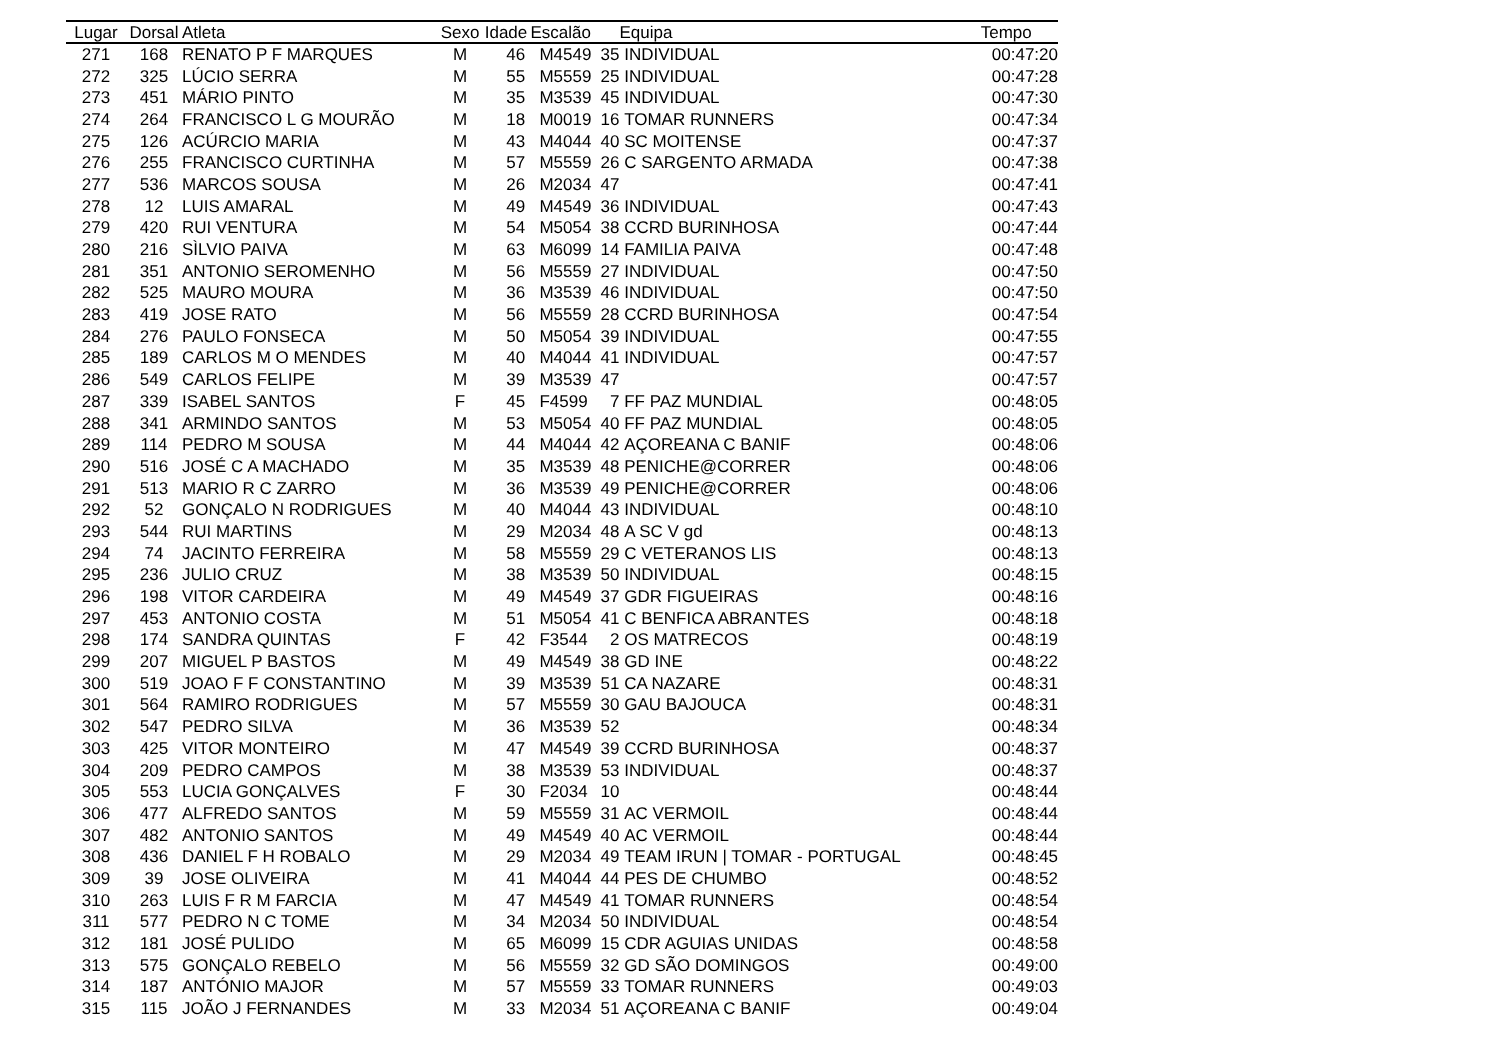| Lugar | Dorsal | Atleta | Sexo | Idade | Escalão | | Equipa | Tempo |
| --- | --- | --- | --- | --- | --- | --- | --- | --- |
| 271 | 168 | RENATO P F MARQUES | M | 46 | M4549 | 35 | INDIVIDUAL | 00:47:20 |
| 272 | 325 | LÚCIO SERRA | M | 55 | M5559 | 25 | INDIVIDUAL | 00:47:28 |
| 273 | 451 | MÁRIO PINTO | M | 35 | M3539 | 45 | INDIVIDUAL | 00:47:30 |
| 274 | 264 | FRANCISCO L G MOURÃO | M | 18 | M0019 | 16 | TOMAR RUNNERS | 00:47:34 |
| 275 | 126 | ACÚRCIO MARIA | M | 43 | M4044 | 40 | SC MOITENSE | 00:47:37 |
| 276 | 255 | FRANCISCO CURTINHA | M | 57 | M5559 | 26 | C SARGENTO ARMADA | 00:47:38 |
| 277 | 536 | MARCOS SOUSA | M | 26 | M2034 | 47 | | 00:47:41 |
| 278 | 12 | LUIS AMARAL | M | 49 | M4549 | 36 | INDIVIDUAL | 00:47:43 |
| 279 | 420 | RUI VENTURA | M | 54 | M5054 | 38 | CCRD BURINHOSA | 00:47:44 |
| 280 | 216 | SÌLVIO PAIVA | M | 63 | M6099 | 14 | FAMILIA PAIVA | 00:47:48 |
| 281 | 351 | ANTONIO SEROMENHO | M | 56 | M5559 | 27 | INDIVIDUAL | 00:47:50 |
| 282 | 525 | MAURO MOURA | M | 36 | M3539 | 46 | INDIVIDUAL | 00:47:50 |
| 283 | 419 | JOSE RATO | M | 56 | M5559 | 28 | CCRD BURINHOSA | 00:47:54 |
| 284 | 276 | PAULO FONSECA | M | 50 | M5054 | 39 | INDIVIDUAL | 00:47:55 |
| 285 | 189 | CARLOS M O MENDES | M | 40 | M4044 | 41 | INDIVIDUAL | 00:47:57 |
| 286 | 549 | CARLOS FELIPE | M | 39 | M3539 | 47 | | 00:47:57 |
| 287 | 339 | ISABEL SANTOS | F | 45 | F4599 | 7 | FF PAZ MUNDIAL | 00:48:05 |
| 288 | 341 | ARMINDO SANTOS | M | 53 | M5054 | 40 | FF PAZ MUNDIAL | 00:48:05 |
| 289 | 114 | PEDRO M SOUSA | M | 44 | M4044 | 42 | AÇOREANA C BANIF | 00:48:06 |
| 290 | 516 | JOSÉ C A MACHADO | M | 35 | M3539 | 48 | PENICHE@CORRER | 00:48:06 |
| 291 | 513 | MARIO R C ZARRO | M | 36 | M3539 | 49 | PENICHE@CORRER | 00:48:06 |
| 292 | 52 | GONÇALO N RODRIGUES | M | 40 | M4044 | 43 | INDIVIDUAL | 00:48:10 |
| 293 | 544 | RUI MARTINS | M | 29 | M2034 | 48 | A SC V gd | 00:48:13 |
| 294 | 74 | JACINTO FERREIRA | M | 58 | M5559 | 29 | C VETERANOS LIS | 00:48:13 |
| 295 | 236 | JULIO CRUZ | M | 38 | M3539 | 50 | INDIVIDUAL | 00:48:15 |
| 296 | 198 | VITOR CARDEIRA | M | 49 | M4549 | 37 | GDR FIGUEIRAS | 00:48:16 |
| 297 | 453 | ANTONIO COSTA | M | 51 | M5054 | 41 | C BENFICA ABRANTES | 00:48:18 |
| 298 | 174 | SANDRA QUINTAS | F | 42 | F3544 | 2 | OS MATRECOS | 00:48:19 |
| 299 | 207 | MIGUEL P BASTOS | M | 49 | M4549 | 38 | GD INE | 00:48:22 |
| 300 | 519 | JOAO F F CONSTANTINO | M | 39 | M3539 | 51 | CA NAZARE | 00:48:31 |
| 301 | 564 | RAMIRO RODRIGUES | M | 57 | M5559 | 30 | GAU BAJOUCA | 00:48:31 |
| 302 | 547 | PEDRO SILVA | M | 36 | M3539 | 52 | | 00:48:34 |
| 303 | 425 | VITOR MONTEIRO | M | 47 | M4549 | 39 | CCRD BURINHOSA | 00:48:37 |
| 304 | 209 | PEDRO CAMPOS | M | 38 | M3539 | 53 | INDIVIDUAL | 00:48:37 |
| 305 | 553 | LUCIA GONÇALVES | F | 30 | F2034 | 10 | | 00:48:44 |
| 306 | 477 | ALFREDO SANTOS | M | 59 | M5559 | 31 | AC VERMOIL | 00:48:44 |
| 307 | 482 | ANTONIO SANTOS | M | 49 | M4549 | 40 | AC VERMOIL | 00:48:44 |
| 308 | 436 | DANIEL F H ROBALO | M | 29 | M2034 | 49 | TEAM IRUN / TOMAR - PORTUGAL | 00:48:45 |
| 309 | 39 | JOSE OLIVEIRA | M | 41 | M4044 | 44 | PES DE CHUMBO | 00:48:52 |
| 310 | 263 | LUIS F R M FARCIA | M | 47 | M4549 | 41 | TOMAR RUNNERS | 00:48:54 |
| 311 | 577 | PEDRO N C TOME | M | 34 | M2034 | 50 | INDIVIDUAL | 00:48:54 |
| 312 | 181 | JOSÉ PULIDO | M | 65 | M6099 | 15 | CDR AGUIAS UNIDAS | 00:48:58 |
| 313 | 575 | GONÇALO REBELO | M | 56 | M5559 | 32 | GD SÃO DOMINGOS | 00:49:00 |
| 314 | 187 | ANTÓNIO MAJOR | M | 57 | M5559 | 33 | TOMAR RUNNERS | 00:49:03 |
| 315 | 115 | JOÃO J FERNANDES | M | 33 | M2034 | 51 | AÇOREANA C BANIF | 00:49:04 |